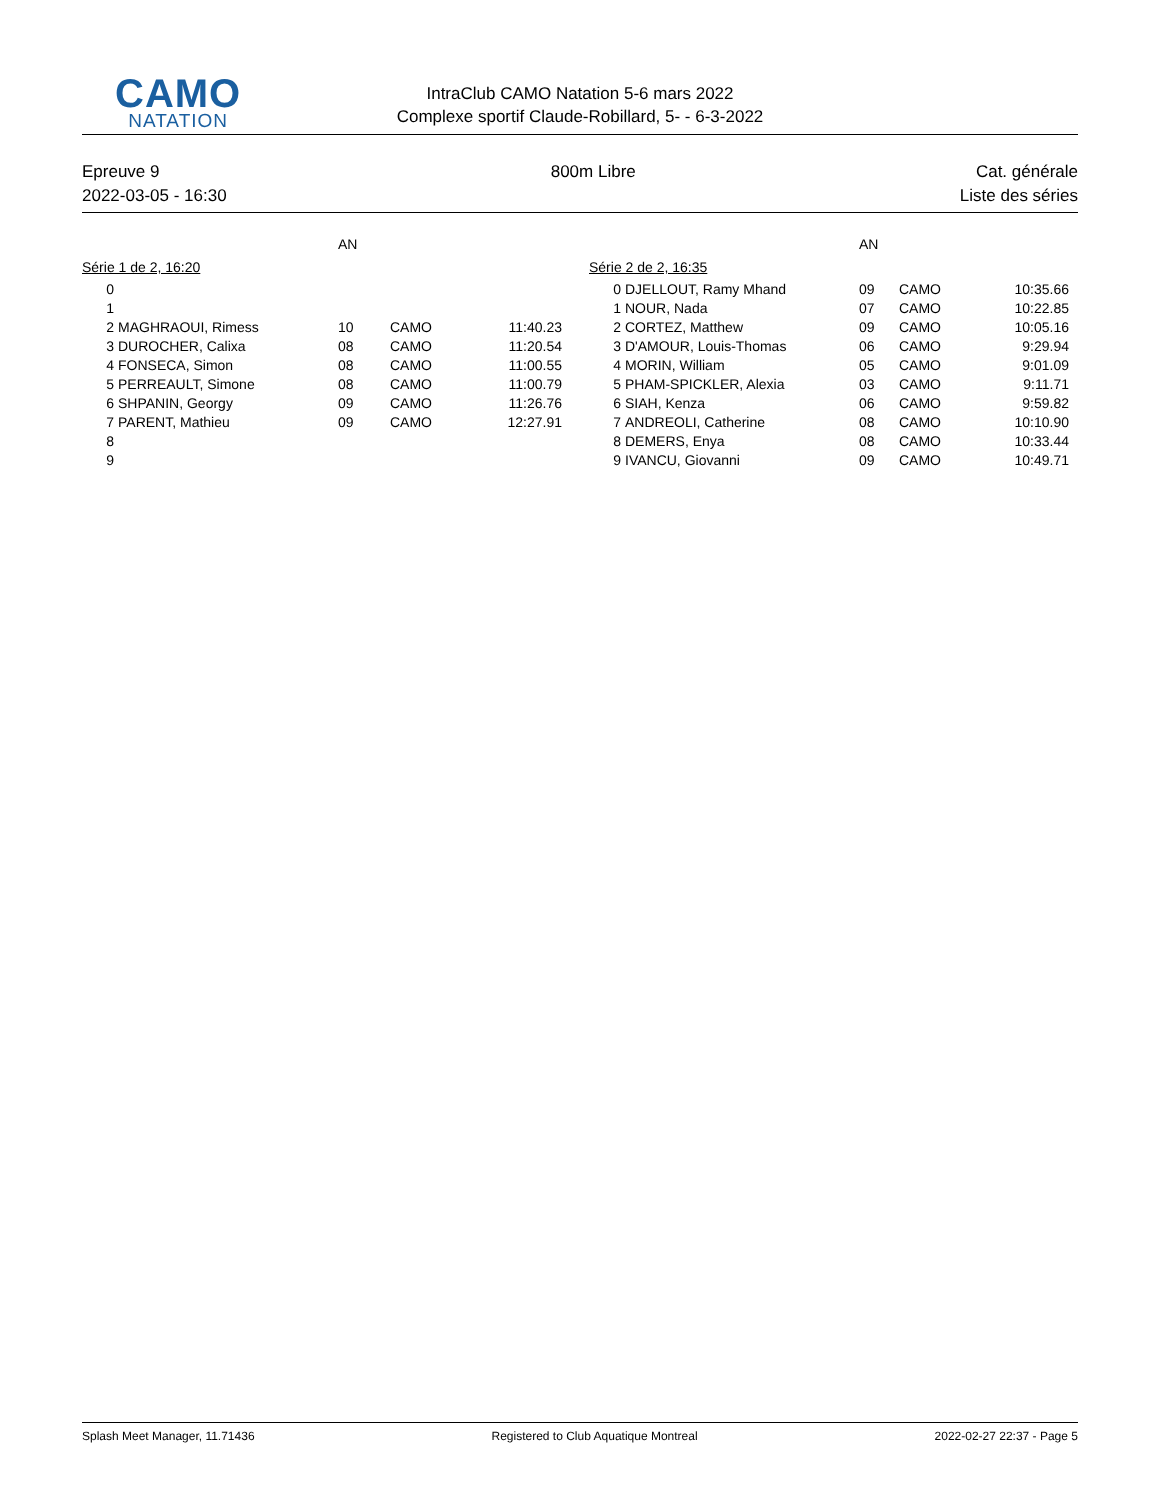CAMO
NATATION
IntraClub CAMO Natation 5-6 mars 2022
Complexe sportif Claude-Robillard, 5- - 6-3-2022
Epreuve 9
2022-03-05 - 16:30
800m Libre Cat. générale
Liste des séries
| | | AN | | |
| --- | --- | --- | --- | --- |
| Série 1 de 2, 16:20 | | | | |
| 0 | | | | |
| 1 | | | | |
| 2 | MAGHRAOUI, Rimess | 10 | CAMO | 11:40.23 |
| 3 | DUROCHER, Calixa | 08 | CAMO | 11:20.54 |
| 4 | FONSECA, Simon | 08 | CAMO | 11:00.55 |
| 5 | PERREAULT, Simone | 08 | CAMO | 11:00.79 |
| 6 | SHPANIN, Georgy | 09 | CAMO | 11:26.76 |
| 7 | PARENT, Mathieu | 09 | CAMO | 12:27.91 |
| 8 | | | | |
| 9 | | | | |
| | | AN | | |
| --- | --- | --- | --- | --- |
| Série 2 de 2, 16:35 | | | | |
| 0 | DJELLOUT, Ramy Mhand | 09 | CAMO | 10:35.66 |
| 1 | NOUR, Nada | 07 | CAMO | 10:22.85 |
| 2 | CORTEZ, Matthew | 09 | CAMO | 10:05.16 |
| 3 | D'AMOUR, Louis-Thomas | 06 | CAMO | 9:29.94 |
| 4 | MORIN, William | 05 | CAMO | 9:01.09 |
| 5 | PHAM-SPICKLER, Alexia | 03 | CAMO | 9:11.71 |
| 6 | SIAH, Kenza | 06 | CAMO | 9:59.82 |
| 7 | ANDREOLI, Catherine | 08 | CAMO | 10:10.90 |
| 8 | DEMERS, Enya | 08 | CAMO | 10:33.44 |
| 9 | IVANCU, Giovanni | 09 | CAMO | 10:49.71 |
Splash Meet Manager, 11.71436 Registered to Club Aquatique Montreal 2022-02-27 22:37 - Page 5